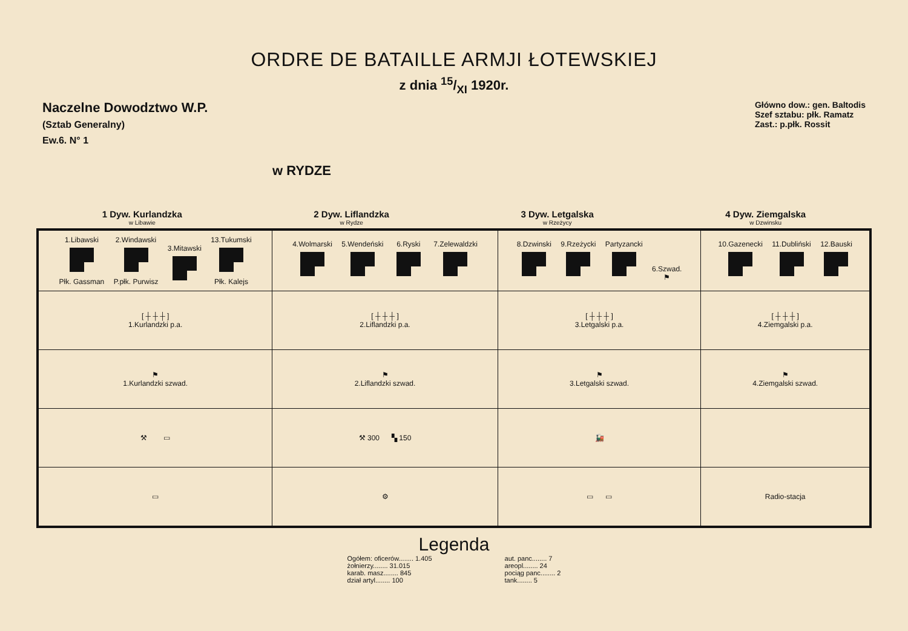ORDRE DE BATAILLE ARMJI ŁOTEWSKIEJ
z dnia 15/XI 1920r.
Naczelne Dowodztwo W.P.
(Sztab Generalny)
Ew.6. N° 1
w RYDZE
Główno dow.: gen. Baltodis
Szef sztabu: płk. Ramatz
Zast.: p.płk. Rossit
1 Dyw. Kurlandzka
w Libawie
2 Dyw. Liflandzka
w Rydze
3 Dyw. Letgalska
w Rzeżycy
4 Dyw. Ziemgalska
w Dzwinsku
| 1.Libawski Płk. Gassman 2.Windawski P.płk. Purwisz 3.Mitawski 13.Tukumski Płk. Kalejs | 4.Wolmarski 5.Wendeński 6.Ryski 7.Zelewaldzki | 8.Dzwinski 9.Rzeżycki Partyzancki 6.Szwad. ⚑ | 10.Gazenecki 11.Dubliński 12.Bauski |
| [ ┼ ┼ ┼ ] 1.Kurlandzki p.a. | [ ┼ ┼ ┼ ] 2.Liflandzki p.a. | [ ┼ ┼ ┼ ] 3.Letgalski p.a. | [ ┼ ┼ ┼ ] 4.Ziemgalski p.a. |
| ⚑ 1.Kurlandzki szwad. | ⚑ 2.Liflandzki szwad. | ⚑ 3.Letgalski szwad. | ⚑ 4.Ziemgalski szwad. |
| ⚒ ▭ | ⚒ 300 ▚ 150 | 🚂 | |
| ▭ | ⚙ | ▭ ▭ | Radio-stacja |
Legenda
Ogółem: oficerów........ 1.405
żołnierzy........ 31.015
karab. masz........ 845
dział artyl........ 100
aut. panc........ 7
areopl........ 24
pociąg panc........ 2
tank........ 5